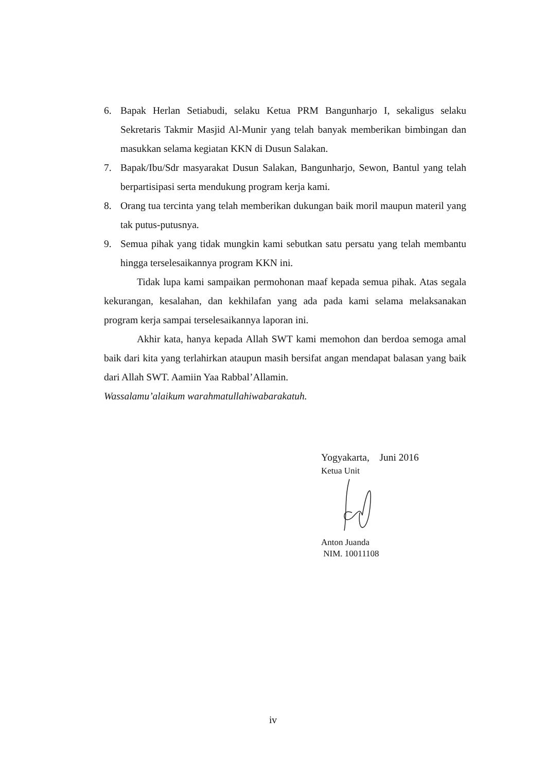6. Bapak Herlan Setiabudi, selaku Ketua PRM Bangunharjo I, sekaligus selaku Sekretaris Takmir Masjid Al-Munir yang telah banyak memberikan bimbingan dan masukkan selama kegiatan KKN di Dusun Salakan.
7. Bapak/Ibu/Sdr masyarakat Dusun Salakan, Bangunharjo, Sewon, Bantul yang telah berpartisipasi serta mendukung program kerja kami.
8. Orang tua tercinta yang telah memberikan dukungan baik moril maupun materil yang tak putus-putusnya.
9. Semua pihak yang tidak mungkin kami sebutkan satu persatu yang telah membantu hingga terselesaikannya program KKN ini.
Tidak lupa kami sampaikan permohonan maaf kepada semua pihak. Atas segala kekurangan, kesalahan, dan kekhilafan yang ada pada kami selama melaksanakan program kerja sampai terselesaikannya laporan ini.
Akhir kata, hanya kepada Allah SWT kami memohon dan berdoa semoga amal baik dari kita yang terlahirkan ataupun masih bersifat angan mendapat balasan yang baik dari Allah SWT. Aamiin Yaa Rabbal’Allamin.
Wassalamu’alaikum warahmatullahiwabarakatuh.
Yogyakarta, Juni 2016
Ketua Unit
Anton Juanda
NIM. 10011108
iv